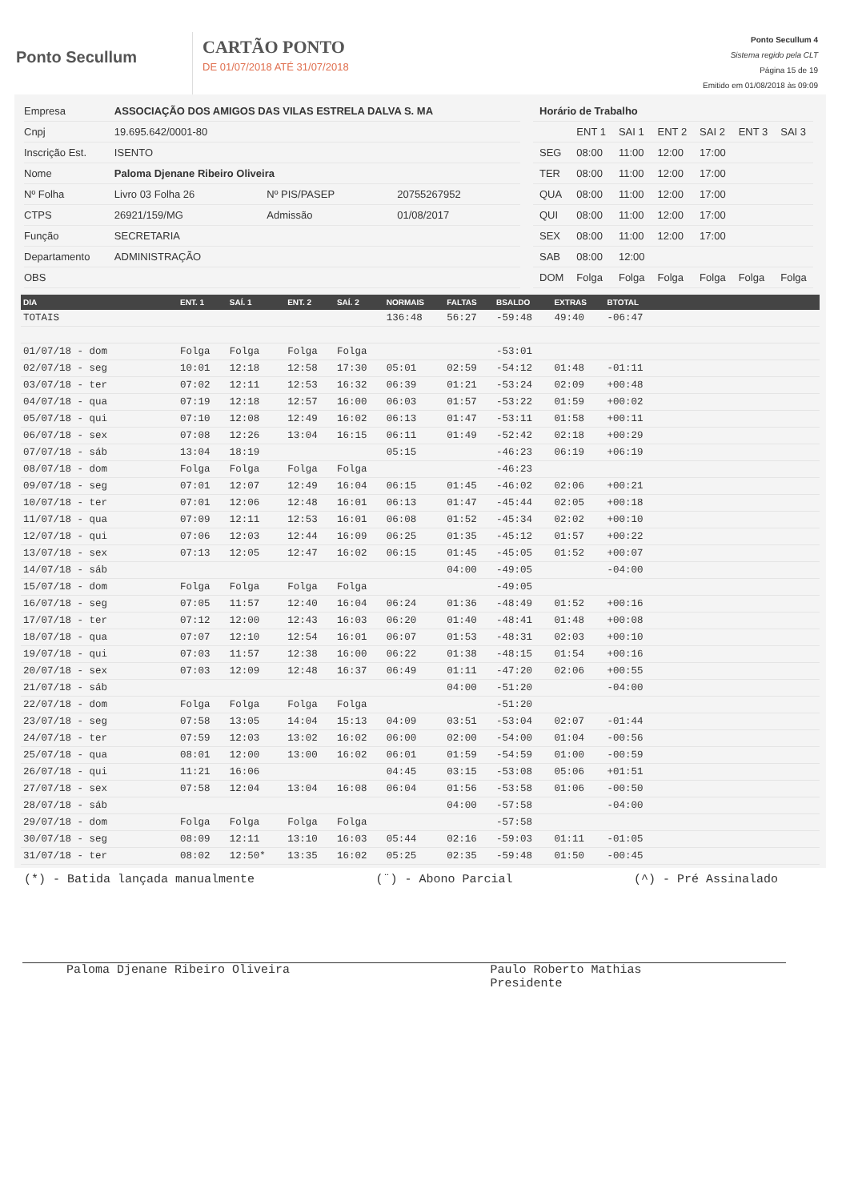Ponto Secullum
CARTÃO PONTO
DE 01/07/2018 ATÉ 31/07/2018
Ponto Secullum 4
Sistema regido pela CLT
Página 15 de 19
Emitido em 01/08/2018 às 09:09
| Empresa | ASSOCIAÇÃO DOS AMIGOS DAS VILAS ESTRELA DALVA S. MA | | |
| Cnpj | 19.695.642/0001-80 | | |
| Inscrição Est. | ISENTO | | |
| Nome | Paloma Djenane Ribeiro Oliveira | | |
| Nº Folha | Livro 03 Folha 26 | Nº PIS/PASEP | 20755267952 |
| CTPS | 26921/159/MG | Admissão | 01/08/2017 |
| Função | SECRETARIA | | |
| Departamento | ADMINISTRAÇÃO | | |
| OBS | | | |
| Horário de Trabalho | | | | | | |
| | ENT 1 | SAI 1 | ENT 2 | SAI 2 | ENT 3 | SAI 3 |
| SEG | 08:00 | 11:00 | 12:00 | 17:00 | | |
| TER | 08:00 | 11:00 | 12:00 | 17:00 | | |
| QUA | 08:00 | 11:00 | 12:00 | 17:00 | | |
| QUI | 08:00 | 11:00 | 12:00 | 17:00 | | |
| SEX | 08:00 | 11:00 | 12:00 | 17:00 | | |
| SAB | 08:00 | 12:00 | | | | |
| DOM | Folga | Folga | Folga | Folga | Folga | Folga |
| DIA | ENT. 1 | SAÍ. 1 | ENT. 2 | SAÍ. 2 | NORMAIS | FALTAS | BSALDO | EXTRAS | BTOTAL | |
| --- | --- | --- | --- | --- | --- | --- | --- | --- | --- | --- |
| TOTAIS | | | | | 136:48 | 56:27 | -59:48 | 49:40 | -06:47 | |
| 01/07/18 - dom | Folga | Folga | Folga | Folga | | | -53:01 | | | |
| 02/07/18 - seg | 10:01 | 12:18 | 12:58 | 17:30 | 05:01 | 02:59 | -54:12 | 01:48 | -01:11 | |
| 03/07/18 - ter | 07:02 | 12:11 | 12:53 | 16:32 | 06:39 | 01:21 | -53:24 | 02:09 | +00:48 | |
| 04/07/18 - qua | 07:19 | 12:18 | 12:57 | 16:00 | 06:03 | 01:57 | -53:22 | 01:59 | +00:02 | |
| 05/07/18 - qui | 07:10 | 12:08 | 12:49 | 16:02 | 06:13 | 01:47 | -53:11 | 01:58 | +00:11 | |
| 06/07/18 - sex | 07:08 | 12:26 | 13:04 | 16:15 | 06:11 | 01:49 | -52:42 | 02:18 | +00:29 | |
| 07/07/18 - sáb | 13:04 | 18:19 | | | 05:15 | | -46:23 | 06:19 | +06:19 | |
| 08/07/18 - dom | Folga | Folga | Folga | Folga | | | -46:23 | | | |
| 09/07/18 - seg | 07:01 | 12:07 | 12:49 | 16:04 | 06:15 | 01:45 | -46:02 | 02:06 | +00:21 | |
| 10/07/18 - ter | 07:01 | 12:06 | 12:48 | 16:01 | 06:13 | 01:47 | -45:44 | 02:05 | +00:18 | |
| 11/07/18 - qua | 07:09 | 12:11 | 12:53 | 16:01 | 06:08 | 01:52 | -45:34 | 02:02 | +00:10 | |
| 12/07/18 - qui | 07:06 | 12:03 | 12:44 | 16:09 | 06:25 | 01:35 | -45:12 | 01:57 | +00:22 | |
| 13/07/18 - sex | 07:13 | 12:05 | 12:47 | 16:02 | 06:15 | 01:45 | -45:05 | 01:52 | +00:07 | |
| 14/07/18 - sáb | | | | | | 04:00 | -49:05 | | -04:00 | |
| 15/07/18 - dom | Folga | Folga | Folga | Folga | | | -49:05 | | | |
| 16/07/18 - seg | 07:05 | 11:57 | 12:40 | 16:04 | 06:24 | 01:36 | -48:49 | 01:52 | +00:16 | |
| 17/07/18 - ter | 07:12 | 12:00 | 12:43 | 16:03 | 06:20 | 01:40 | -48:41 | 01:48 | +00:08 | |
| 18/07/18 - qua | 07:07 | 12:10 | 12:54 | 16:01 | 06:07 | 01:53 | -48:31 | 02:03 | +00:10 | |
| 19/07/18 - qui | 07:03 | 11:57 | 12:38 | 16:00 | 06:22 | 01:38 | -48:15 | 01:54 | +00:16 | |
| 20/07/18 - sex | 07:03 | 12:09 | 12:48 | 16:37 | 06:49 | 01:11 | -47:20 | 02:06 | +00:55 | |
| 21/07/18 - sáb | | | | | | 04:00 | -51:20 | | -04:00 | |
| 22/07/18 - dom | Folga | Folga | Folga | Folga | | | -51:20 | | | |
| 23/07/18 - seg | 07:58 | 13:05 | 14:04 | 15:13 | 04:09 | 03:51 | -53:04 | 02:07 | -01:44 | |
| 24/07/18 - ter | 07:59 | 12:03 | 13:02 | 16:02 | 06:00 | 02:00 | -54:00 | 01:04 | -00:56 | |
| 25/07/18 - qua | 08:01 | 12:00 | 13:00 | 16:02 | 06:01 | 01:59 | -54:59 | 01:00 | -00:59 | |
| 26/07/18 - qui | 11:21 | 16:06 | | | 04:45 | 03:15 | -53:08 | 05:06 | +01:51 | |
| 27/07/18 - sex | 07:58 | 12:04 | 13:04 | 16:08 | 06:04 | 01:56 | -53:58 | 01:06 | -00:50 | |
| 28/07/18 - sáb | | | | | | 04:00 | -57:58 | | -04:00 | |
| 29/07/18 - dom | Folga | Folga | Folga | Folga | | | -57:58 | | | |
| 30/07/18 - seg | 08:09 | 12:11 | 13:10 | 16:03 | 05:44 | 02:16 | -59:03 | 01:11 | -01:05 | |
| 31/07/18 - ter | 08:02 | 12:50* | 13:35 | 16:02 | 05:25 | 02:35 | -59:48 | 01:50 | -00:45 | |
(*) - Batida lançada manualmente (¨) - Abono Parcial (^) - Pré Assinalado
Paloma Djenane Ribeiro Oliveira Paulo Roberto Mathias
Presidente